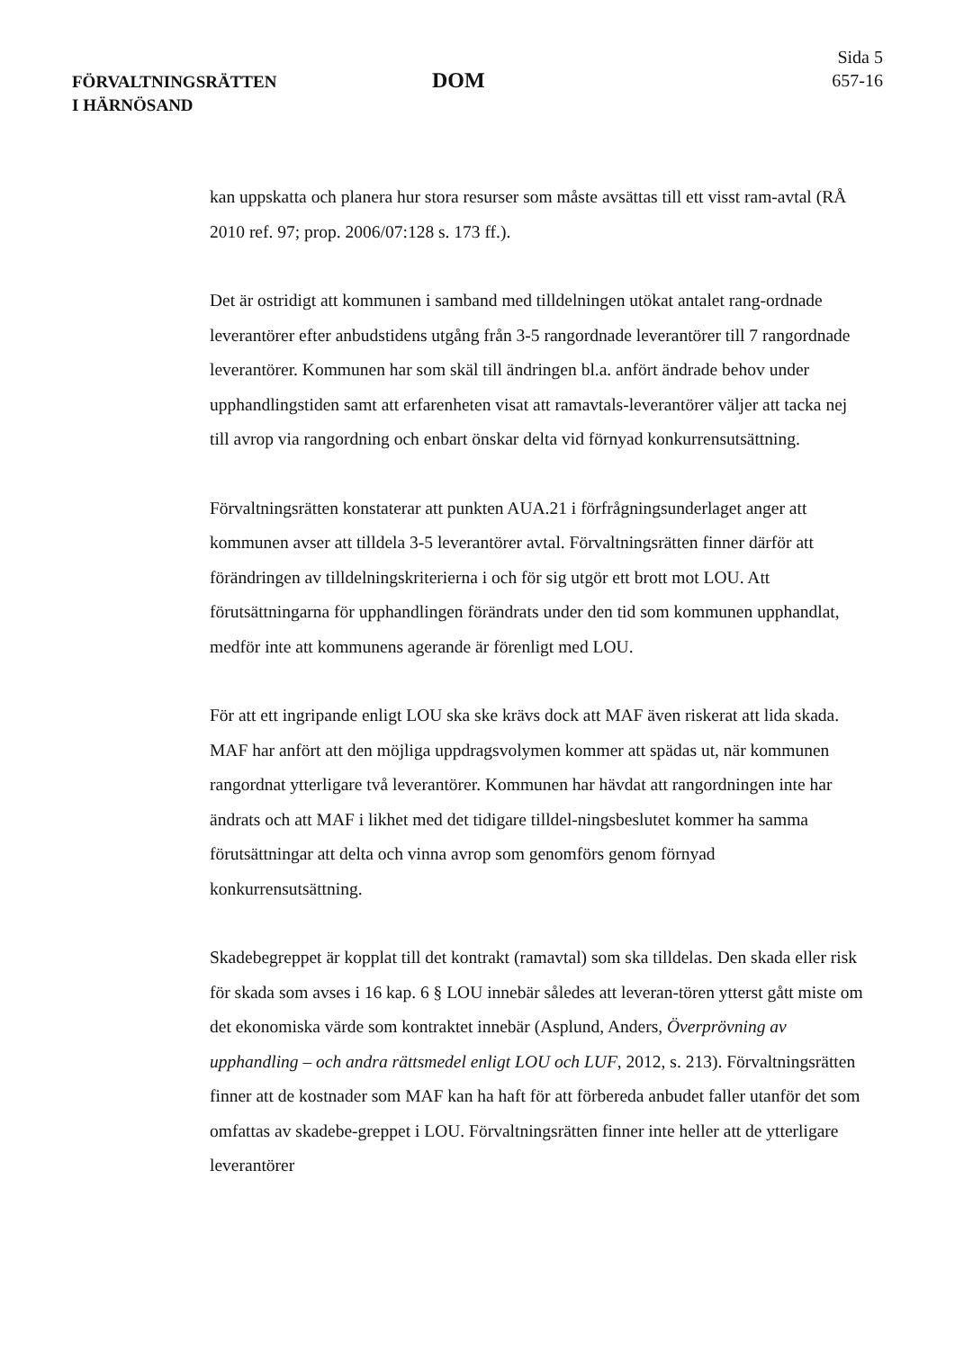FÖRVALTNINGSRÄTTEN
I HÄRNÖSAND
DOM
Sida 5
657-16
kan uppskatta och planera hur stora resurser som måste avsättas till ett visst ram-avtal (RÅ 2010 ref. 97; prop. 2006/07:128 s. 173 ff.).
Det är ostridigt att kommunen i samband med tilldelningen utökat antalet rang-ordnade leverantörer efter anbudstidens utgång från 3-5 rangordnade leverantörer till 7 rangordnade leverantörer. Kommunen har som skäl till ändringen bl.a. anfört ändrade behov under upphandlingstiden samt att erfarenheten visat att ramavtals-leverantörer väljer att tacka nej till avrop via rangordning och enbart önskar delta vid förnyad konkurrensutsättning.
Förvaltningsrätten konstaterar att punkten AUA.21 i förfrågningsunderlaget anger att kommunen avser att tilldela 3-5 leverantörer avtal. Förvaltningsrätten finner därför att förändringen av tilldelningskriterierna i och för sig utgör ett brott mot LOU. Att förutsättningarna för upphandlingen förändrats under den tid som kommunen upphandlat, medför inte att kommunens agerande är förenligt med LOU.
För att ett ingripande enligt LOU ska ske krävs dock att MAF även riskerat att lida skada. MAF har anfört att den möjliga uppdragsvolymen kommer att spädas ut, när kommunen rangordnat ytterligare två leverantörer. Kommunen har hävdat att rangordningen inte har ändrats och att MAF i likhet med det tidigare tilldel-ningsbeslutet kommer ha samma förutsättningar att delta och vinna avrop som genomförs genom förnyad konkurrensutsättning.
Skadebegreppet är kopplat till det kontrakt (ramavtal) som ska tilldelas. Den skada eller risk för skada som avses i 16 kap. 6 § LOU innebär således att leveran-tören ytterst gått miste om det ekonomiska värde som kontraktet innebär (Asplund, Anders, Överprövning av upphandling – och andra rättsmedel enligt LOU och LUF, 2012, s. 213). Förvaltningsrätten finner att de kostnader som MAF kan ha haft för att förbereda anbudet faller utanför det som omfattas av skadebe-greppet i LOU. Förvaltningsrätten finner inte heller att de ytterligare leverantörer